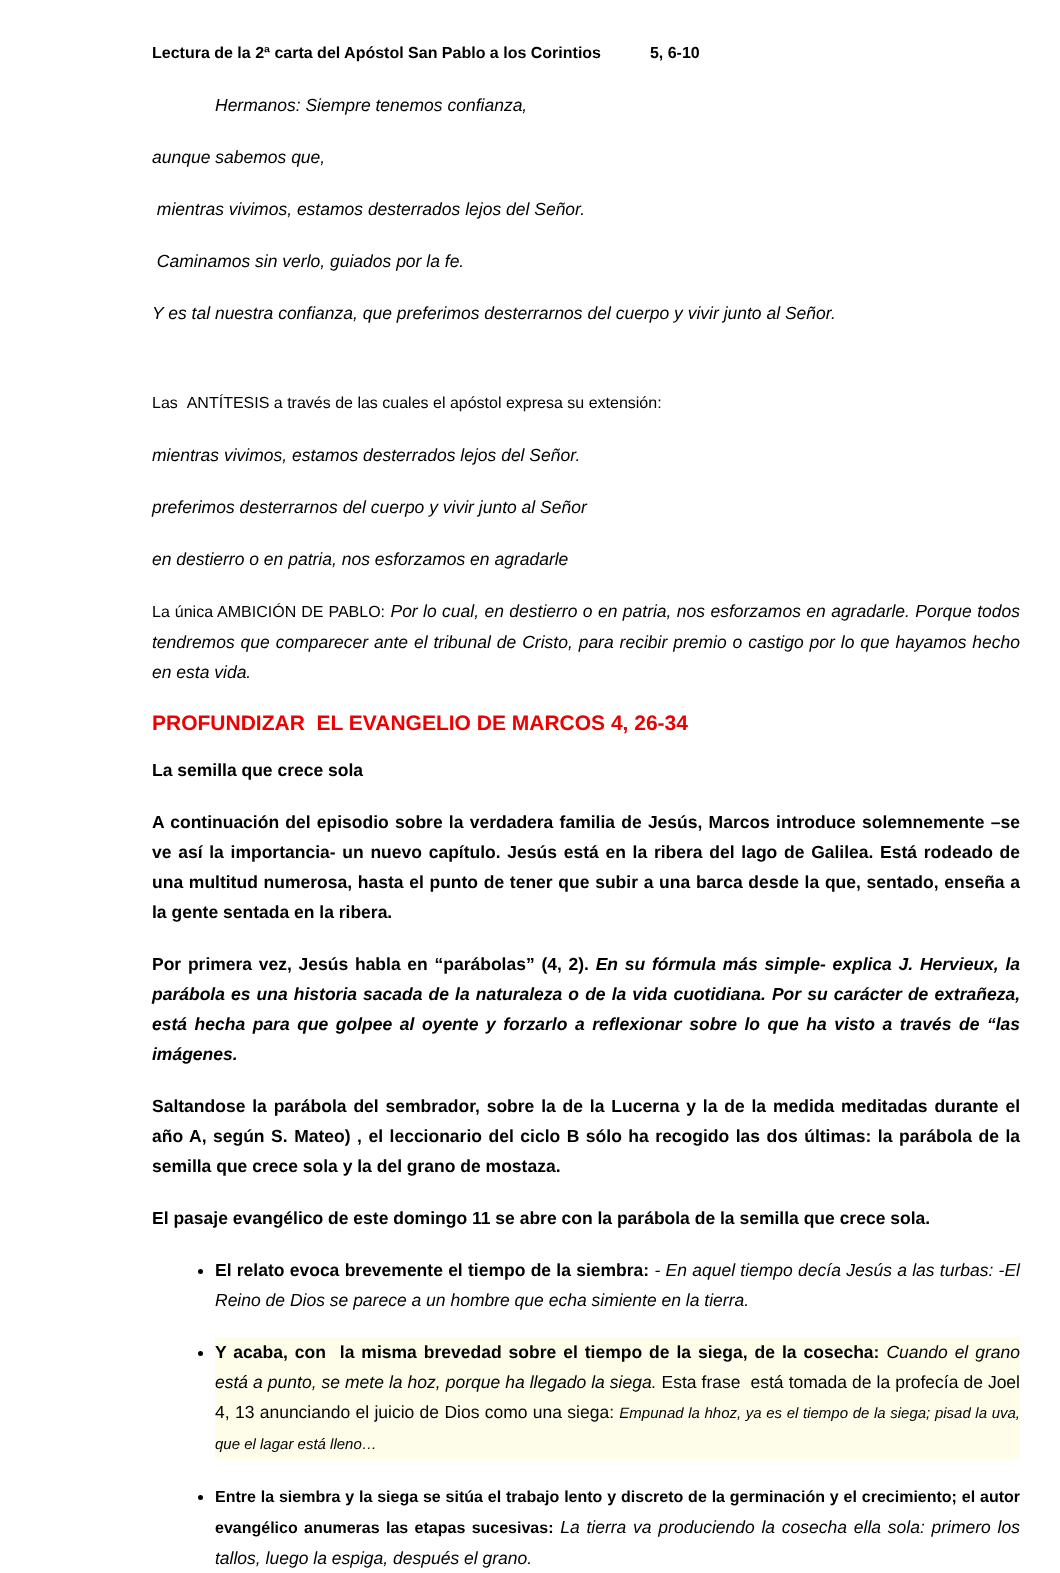Lectura de la 2ª carta del Apóstol San Pablo a los Corintios 5, 6-10
Hermanos: Siempre tenemos confianza,
aunque sabemos que,
mientras vivimos, estamos desterrados lejos del Señor.
Caminamos sin verlo, guiados por la fe.
Y es tal nuestra confianza, que preferimos desterrarnos del cuerpo y vivir junto al Señor.
Las ANTÍTESIS a través de las cuales el apóstol expresa su extensión:
mientras vivimos, estamos desterrados lejos del Señor.
preferimos desterrarnos del cuerpo y vivir junto al Señor
en destierro o en patria, nos esforzamos en agradarle
La única AMBICIÓN DE PABLO: Por lo cual, en destierro o en patria, nos esforzamos en agradarle. Porque todos tendremos que comparecer ante el tribunal de Cristo, para recibir premio o castigo por lo que hayamos hecho en esta vida.
PROFUNDIZAR EL EVANGELIO DE MARCOS 4, 26-34
La semilla que crece sola
A continuación del episodio sobre la verdadera familia de Jesús, Marcos introduce solemnemente –se ve así la importancia- un nuevo capítulo. Jesús está en la ribera del lago de Galilea. Está rodeado de una multitud numerosa, hasta el punto de tener que subir a una barca desde la que, sentado, enseña a la gente sentada en la ribera.
Por primera vez, Jesús habla en “parábolas” (4, 2). En su fórmula más simple- explica J. Hervieux, la parábola es una historia sacada de la naturaleza o de la vida cuotidiana. Por su carácter de extrañeza, está hecha para que golpee al oyente y forzarlo a reflexionar sobre lo que ha visto a través de “las imágenes.
Saltandose la parábola del sembrador, sobre la de la Lucerna y la de la medida meditadas durante el año A, según S. Mateo) , el leccionario del ciclo B sólo ha recogido las dos últimas: la parábola de la semilla que crece sola y la del grano de mostaza.
El pasaje evangélico de este domingo 11 se abre con la parábola de la semilla que crece sola.
El relato evoca brevemente el tiempo de la siembra: - En aquel tiempo decía Jesús a las turbas: -El Reino de Dios se parece a un hombre que echa simiente en la tierra.
Y acaba, con la misma brevedad sobre el tiempo de la siega, de la cosecha: Cuando el grano está a punto, se mete la hoz, porque ha llegado la siega. Esta frase está tomada de la profecía de Joel 4, 13 anunciando el juicio de Dios como una siega: Empunad la hhoz, ya es el tiempo de la siega; pisad la uva, que el lagar está lleno…
Entre la siembra y la siega se sitúa el trabajo lento y discreto de la germinación y el crecimiento; el autor evangélico anumeras las etapas sucesivas: La tierra va produciendo la cosecha ella sola: primero los tallos, luego la espiga, después el grano.